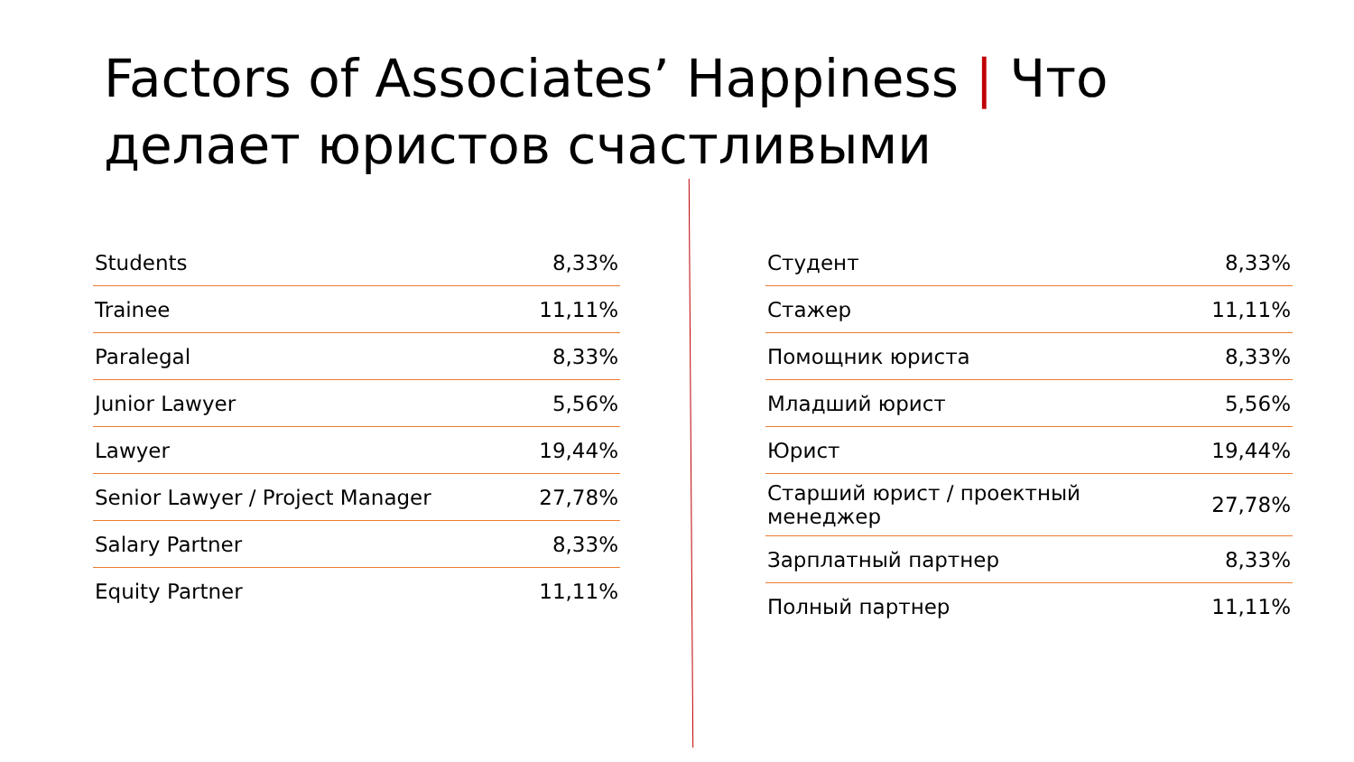Factors of Associates’ Happiness | Что делает юристов счастливыми
| Students | 8,33% |
| Trainee | 11,11% |
| Paralegal | 8,33% |
| Junior Lawyer | 5,56% |
| Lawyer | 19,44% |
| Senior Lawyer / Project Manager | 27,78% |
| Salary Partner | 8,33% |
| Equity Partner | 11,11% |
| Студент | 8,33% |
| Стажер | 11,11% |
| Помощник юриста | 8,33% |
| Младший юрист | 5,56% |
| Юрист | 19,44% |
| Старший юрист / проектный менеджер | 27,78% |
| Зарплатный партнер | 8,33% |
| Полный партнер | 11,11% |